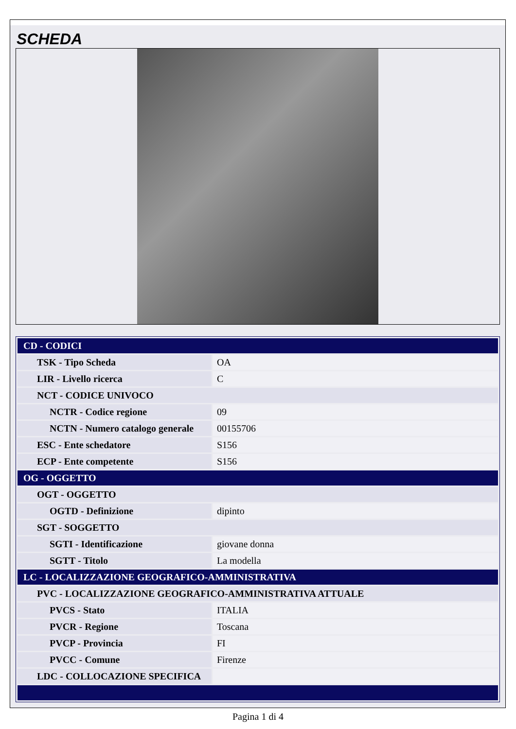SCHEDA
| CD - CODICI | |
| TSK - Tipo Scheda | OA |
| LIR - Livello ricerca | C |
| NCT - CODICE UNIVOCO | |
| NCTR - Codice regione | 09 |
| NCTN - Numero catalogo generale | 00155706 |
| ESC - Ente schedatore | S156 |
| ECP - Ente competente | S156 |
| OG - OGGETTO | |
| OGT - OGGETTO | |
| OGTD - Definizione | dipinto |
| SGT - SOGGETTO | |
| SGTI - Identificazione | giovane donna |
| SGTT - Titolo | La modella |
| LC - LOCALIZZAZIONE GEOGRAFICO-AMMINISTRATIVA | |
| PVC - LOCALIZZAZIONE GEOGRAFICO-AMMINISTRATIVA ATTUALE | |
| PVCS - Stato | ITALIA |
| PVCR - Regione | Toscana |
| PVCP - Provincia | FI |
| PVCC - Comune | Firenze |
| LDC - COLLOCAZIONE SPECIFICA | |
Pagina 1 di 4